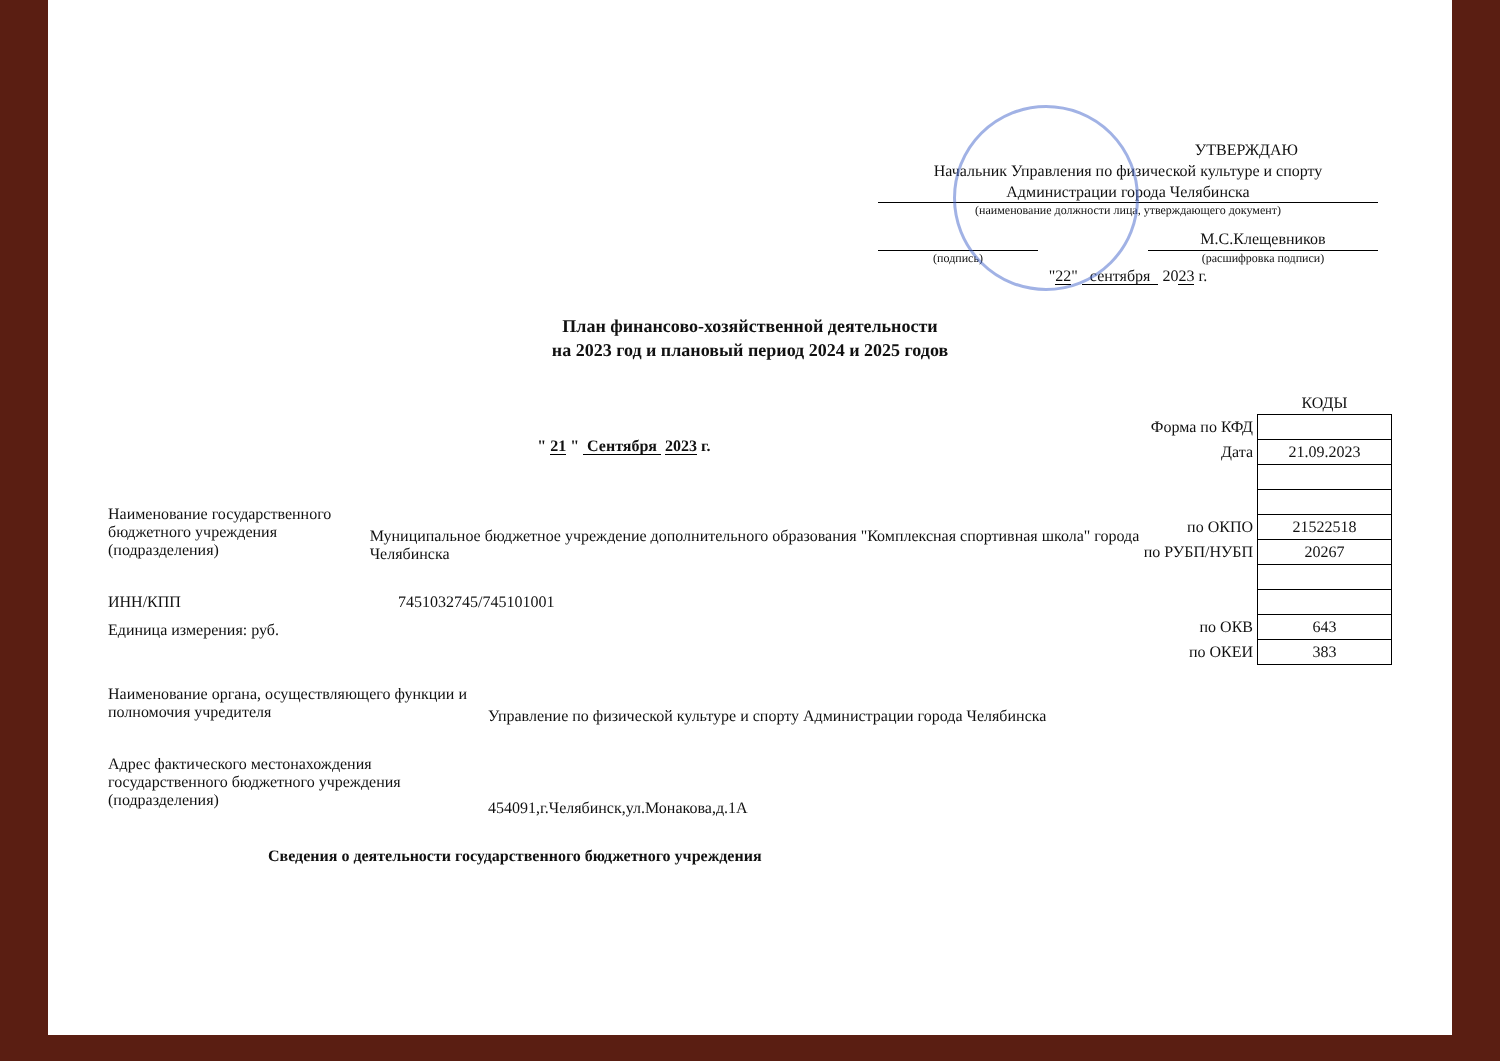УТВЕРЖДАЮ
Начальник Управления по физической культуре и спорту
Администрации города Челябинска
(наименование должности лица, утверждающего документ)
М.С.Клещевников
(подпись) (расшифровка подписи)
"22" сентября 2023 г.
План финансово-хозяйственной деятельности
на 2023 год и плановый период 2024 и 2025 годов
" 21 " Сентября 2023 г.
Наименование государственного бюджетного учреждения (подразделения)
Муниципальное бюджетное учреждение дополнительного образования "Комплексная спортивная школа" города Челябинска
ИНН/КПП 7451032745/745101001
Единица измерения: руб.
| | КОДЫ |
| Форма по КФД | |
| Дата | 21.09.2023 |
| по ОКПО | 21522518 |
| по РУБП/НУБП | 20267 |
| по ОКВ | 643 |
| по ОКЕИ | 383 |
Наименование органа, осуществляющего функции и полномочия учредителя
Управление по физической культуре и спорту Администрации города Челябинска
Адрес фактического местонахождения государственного бюджетного учреждения (подразделения)
454091,г.Челябинск,ул.Монакова,д.1А
Сведения о деятельности государственного бюджетного учреждения